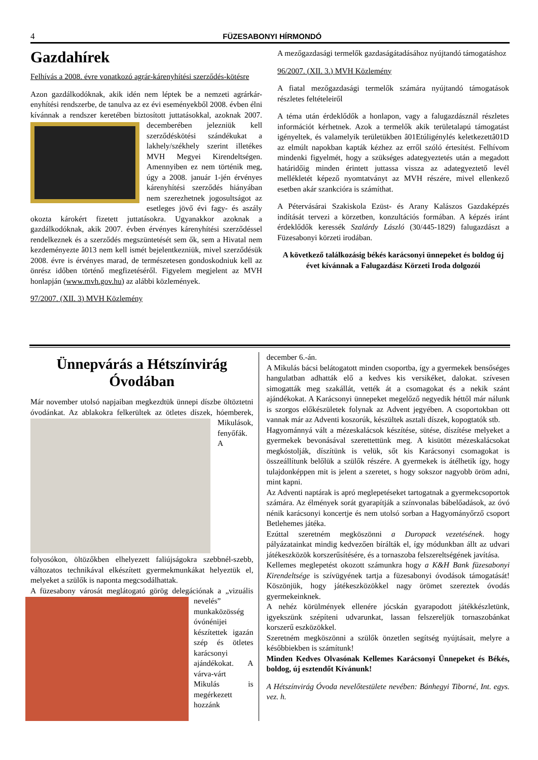4 FÜZESABONYI HÍRMONDÓ
Gazdahírek
Felhívás a 2008. évre vonatkozó agrár-kárenyhítési szerződés-kötésre
Azon gazdálkodóknak, akik idén nem léptek be a nemzeti agrárkár-enyhítési rendszerbe, de tanulva az ez évi eseményekből 2008. évben élni kívánnak a rendszer keretében biztosított juttatásokkal, azoknak 2007. decemberében jelezniük kell szerződéskötési szándékukat a lakhely/székhely szerint illetékes MVH Megyei Kirendeltségen. Amennyiben ez nem történik meg, úgy a 2008. január 1-jén érvényes kárenyhítési szerződés hiányában nem szerezhetnek jogosultságot az esetleges jövő évi fagy- és aszály okozta károkért fizetett juttatásokra. Ugyanakkor azoknak a gazdálkodóknak, akik 2007. évben érvényes kárenyhítési szerződéssel rendelkeznek és a szerződés megszüntetését sem ők, sem a Hivatal nem kezdeményezte â013 nem kell ismét bejelentkezniük, mivel szerződésük 2008. évre is érvényes marad, de természetesen gondoskodniuk kell az önrész időben történő megfizetéséről. Figyelem megjelent az MVH honlapján (www.mvh.gov.hu) az alábbi közlemények.
97/2007. (XII. 3) MVH Közlemény
A mezőgazdasági termelők gazdaságátadásához nyújtandó támogatáshoz
96/2007. (XII. 3.) MVH Közlemény
A fiatal mezőgazdasági termelők számára nyújtandó támogatások részletes feltételeiről
A téma után érdeklődők a honlapon, vagy a falugazdásznál részletes információt kérhetnek. Azok a termelők akik területalapú támogatást igényeltek, és valamelyik területükben â01Etúligénylés keletkezettâ01D az elmúlt napokban kapták kézhez az erről szóló értesítést. Felhívom mindenki figyelmét, hogy a szükséges adategyeztetés után a megadott határidőig minden érintett juttassa vissza az adategyeztető levél mellékletét képező nyomtatványt az MVH részére, mivel ellenkező esetben akár szankcióra is számíthat.
A Pétervásárai Szakiskola Ezüst- és Arany Kalászos Gazdaképzés indítását tervezi a körzetben, konzultációs formában. A képzés iránt érdeklődők keressék Szalárdy László (30/445-1829) falugazdászt a Füzesabonyi körzeti irodában.
A következő találkozásig békés karácsonyi ünnepeket és boldog új évet kívánnak a Falugazdász Körzeti Iroda dolgozói
Ünnepvárás a Hétszínvirág Óvodában
Már november utolsó napjaiban megkezdtük ünnepi díszbe öltöztetni óvodánkat. Az ablakokra felkerültek az ötletes díszek, hóemberek, Mikulások, fenyőfák. A folyosókon, öltözőkben elhelyezett faliújságokra szebbnél-szebb, változatos technikával elkészített gyermekmunkákat helyeztük el, melyeket a szülők is naponta megcsodálhattak.
A füzesabony városát meglátogató görög delegációnak a „vizuális nevelés” munkaközösség óvónénijei készítettek igazán szép és ötletes karácsonyi ajándékokat. A várva-várt Mikulás is megérkezett hozzánk
december 6.-án.
A Mikulás bácsi belátogatott minden csoportba, így a gyermekek bensőséges hangulatban adhatták elő a kedves kis versikéket, dalokat. szívesen simogatták meg szakállát, vették át a csomagokat és a nekik szánt ajándékokat. A Karácsonyi ünnepeket megelőző negyedik héttől már nálunk is szorgos előkészületek folynak az Advent jegyében. A csoportokban ott vannak már az Adventi koszorúk, készültek asztali díszek, kopogtatók stb.
Hagyománnyá vált a mézeskalácsok készítése, sütése, díszítése melyeket a gyermekek bevonásával szerettettünk meg. A kisütött mézeskalácsokat megkóstolják, díszítünk is velük, sőt kis Karácsonyi csomagokat is összeállítunk belőlük a szülők részére. A gyermekek is átélhetik így, hogy tulajdonképpen mit is jelent a szeretet, s hogy sokszor nagyobb öröm adni, mint kapni.
Az Adventi naptárak is apró meglepetéseket tartogatnak a gyermekcsoportok számára. Az élmények sorát gyarapítják a színvonalas bábelőadások, az óvó nénik karácsonyi koncertje és nem utolsó sorban a Hagyományőrző csoport Betlehemes játéka.
Ezúttal szeretném megköszönni a Duropack vezetésének. hogy pályázatainkat mindig kedvezően bírálták el, így módunkban állt az udvari játékeszközök korszerűsítésére, és a tornaszoba felszereltségének javítása.
Kellemes meglepetést okozott számunkra hogy a K&H Bank füzesabonyi Kirendeltsége is szívügyének tartja a füzesabonyi óvodások támogatását! Köszönjük, hogy játékeszközökkel nagy örömet szereztek óvodás gyermekeinknek.
A nehéz körülmények ellenére jócskán gyarapodott játékkészletünk, igyekszünk szépíteni udvarunkat, lassan felszereljük tornaszobánkat korszerű eszközökkel.
Szeretném megköszönni a szülők önzetlen segítség nyújtásait, melyre a későbbiekben is számítunk!
Minden Kedves Olvasónak Kellemes Karácsonyi Ünnepeket és Békés, boldog, új esztendőt Kívánunk!
A Hétszínvirág Óvoda nevelőtestülete nevében: Bánhegyi Tiborné, Int. egys. vez. h.